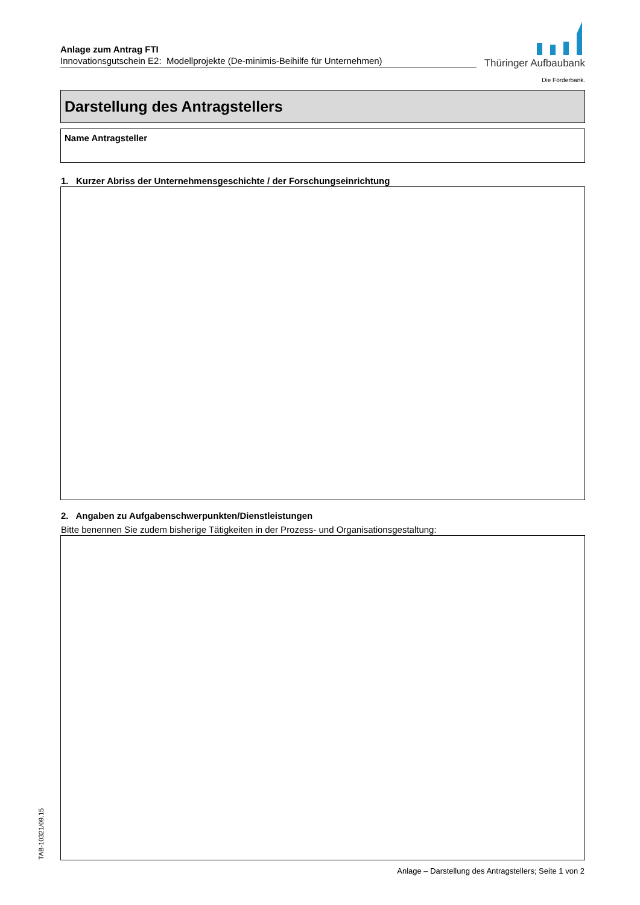Anlage zum Antrag FTI
Innovationsgutschein E2: Modellprojekte (De-minimis-Beihilfe für Unternehmen)
Thüringer Aufbaubank
Die Förderbank.
Darstellung des Antragstellers
Name Antragsteller
1. Kurzer Abriss der Unternehmensgeschichte / der Forschungseinrichtung
2. Angaben zu Aufgabenschwerpunkten/Dienstleistungen
Bitte benennen Sie zudem bisherige Tätigkeiten in der Prozess- und Organisationsgestaltung:
TAB-10321/09.15
Anlage – Darstellung des Antragstellers; Seite 1 von 2